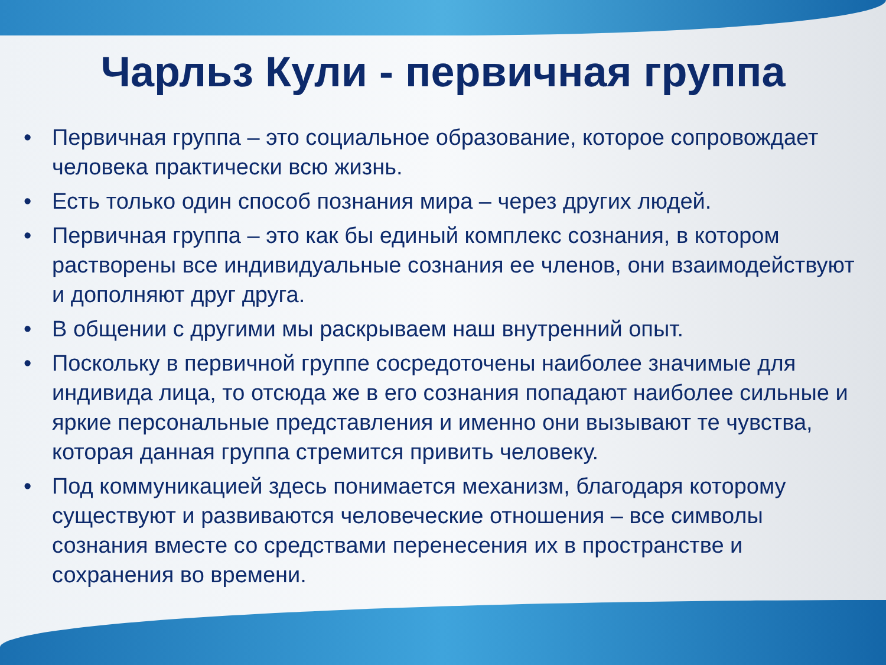Чарльз Кули - первичная группа
• Первичная группа – это социальное образование, которое сопровождает человека практически всю жизнь.
• Есть только один способ познания мира – через других людей.
• Первичная группа – это как бы единый комплекс сознания, в котором растворены все индивидуальные сознания ее членов, они взаимодействуют и дополняют друг друга.
• В общении с другими мы раскрываем наш внутренний опыт.
• Поскольку в первичной группе сосредоточены наиболее значимые для индивида лица, то отсюда же в его сознания попадают наиболее сильные и яркие персональные представления и именно они вызывают те чувства, которая данная группа стремится привить человеку.
• Под коммуникацией здесь понимается механизм, благодаря которому существуют и развиваются человеческие отношения – все символы сознания вместе со средствами перенесения их в пространстве и сохранения во времени.